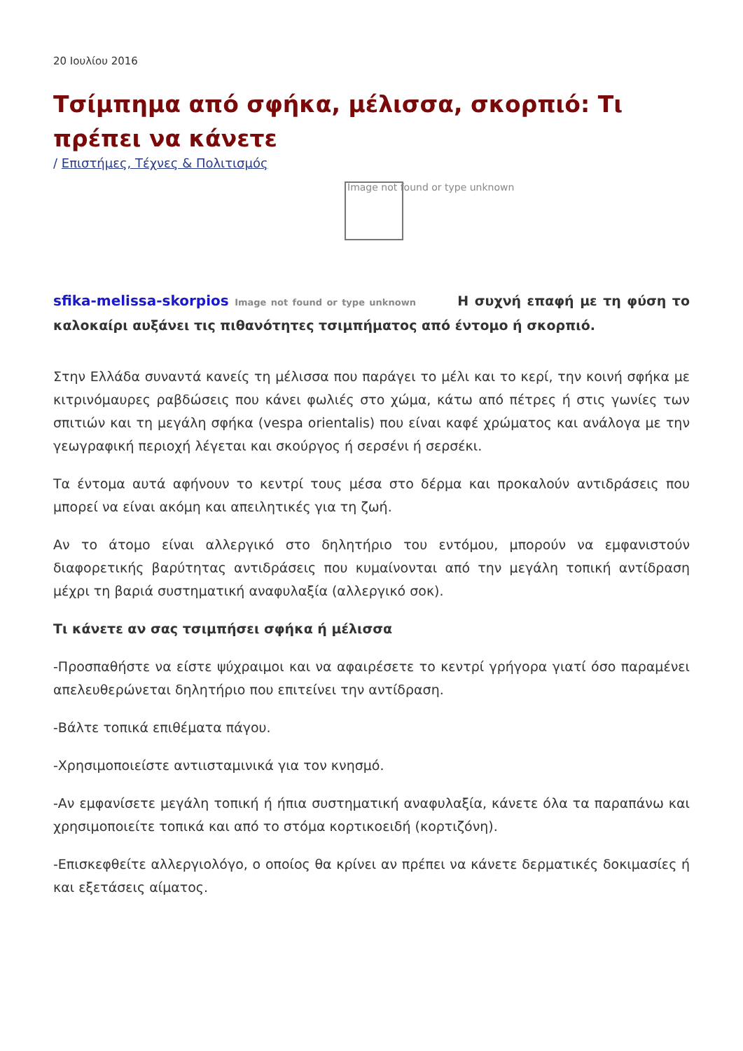20 Ιουλίου 2016
Τσίμπημα από σφήκα, μέλισσα, σκορπιό: Τι πρέπει να κάνετε
/ Επιστήμες, Τέχνες & Πολιτισμός
Image not found or type unknown
sfika-melissa-skorpios Image not found or type unknown Η συχνή επαφή με τη φύση το καλοκαίρι αυξάνει τις πιθανότητες τσιμπήματος από έντομο ή σκορπιό.
Στην Ελλάδα συναντά κανείς τη μέλισσα που παράγει το μέλι και το κερί, την κοινή σφήκα με κιτρινόμαυρες ραβδώσεις που κάνει φωλιές στο χώμα, κάτω από πέτρες ή στις γωνίες των σπιτιών και τη μεγάλη σφήκα (vespa orientalis) που είναι καφέ χρώματος και ανάλογα με την γεωγραφική περιοχή λέγεται και σκούργος ή σερσένι ή σερσέκι.
Τα έντομα αυτά αφήνουν το κεντρί τους μέσα στο δέρμα και προκαλούν αντιδράσεις που μπορεί να είναι ακόμη και απειλητικές για τη ζωή.
Αν το άτομο είναι αλλεργικό στο δηλητήριο του εντόμου, μπορούν να εμφανιστούν διαφορετικής βαρύτητας αντιδράσεις που κυμαίνονται από την μεγάλη τοπική αντίδραση μέχρι τη βαριά συστηματική αναφυλαξία (αλλεργικό σοκ).
Τι κάνετε αν σας τσιμπήσει σφήκα ή μέλισσα
-Προσπαθήστε να είστε ψύχραιμοι και να αφαιρέσετε το κεντρί γρήγορα γιατί όσο παραμένει απελευθερώνεται δηλητήριο που επιτείνει την αντίδραση.
-Βάλτε τοπικά επιθέματα πάγου.
-Χρησιμοποιείστε αντιισταμινικά για τον κνησμό.
-Αν εμφανίσετε μεγάλη τοπική ή ήπια συστηματική αναφυλαξία, κάνετε όλα τα παραπάνω και χρησιμοποιείτε τοπικά και από το στόμα κορτικοειδή (κορτιζόνη).
-Επισκεφθείτε αλλεργιολόγο, ο οποίος θα κρίνει αν πρέπει να κάνετε δερματικές δοκιμασίες ή και εξετάσεις αίματος.